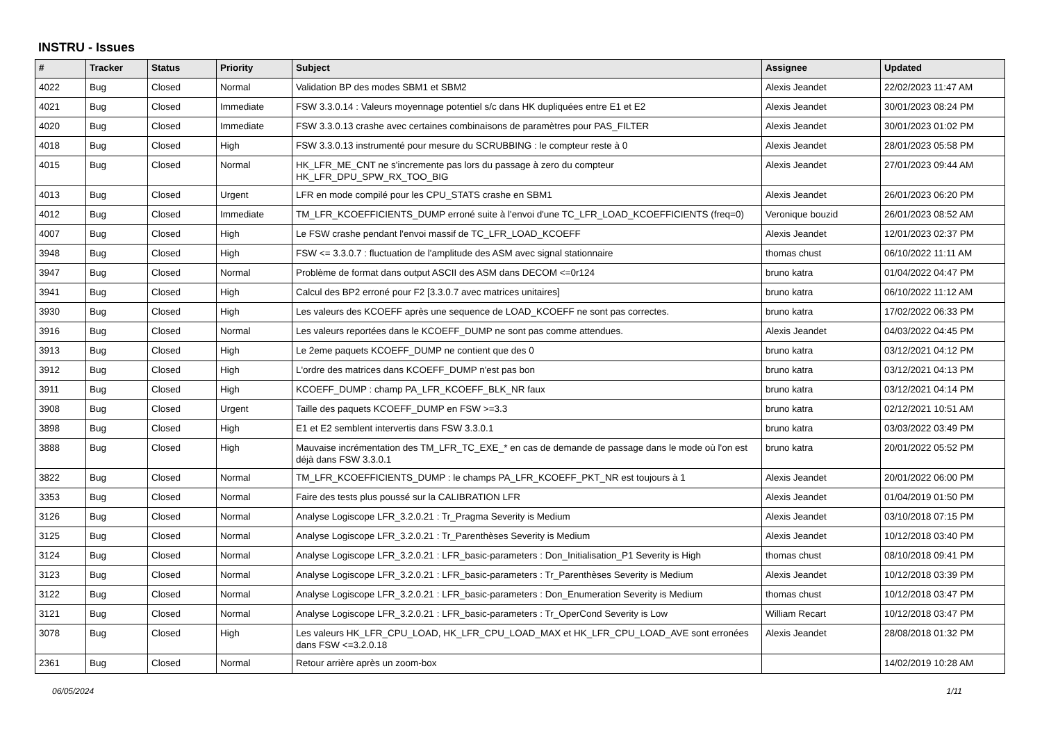INSTRU - Issues
| # | Tracker | Status | Priority | Subject | Assignee | Updated |
| --- | --- | --- | --- | --- | --- | --- |
| 4022 | Bug | Closed | Normal | Validation BP des modes SBM1 et SBM2 | Alexis Jeandet | 22/02/2023 11:47 AM |
| 4021 | Bug | Closed | Immediate | FSW 3.3.0.14 : Valeurs moyennage potentiel s/c dans HK dupliquées entre E1 et E2 | Alexis Jeandet | 30/01/2023 08:24 PM |
| 4020 | Bug | Closed | Immediate | FSW 3.3.0.13 crashe avec certaines combinaisons de paramètres pour PAS_FILTER | Alexis Jeandet | 30/01/2023 01:02 PM |
| 4018 | Bug | Closed | High | FSW 3.3.0.13 instrumenté pour mesure du SCRUBBING : le compteur reste à 0 | Alexis Jeandet | 28/01/2023 05:58 PM |
| 4015 | Bug | Closed | Normal | HK_LFR_ME_CNT ne s'incremente pas lors du passage à zero du compteur HK_LFR_DPU_SPW_RX_TOO_BIG | Alexis Jeandet | 27/01/2023 09:44 AM |
| 4013 | Bug | Closed | Urgent | LFR en mode compilé pour les CPU_STATS crashe en SBM1 | Alexis Jeandet | 26/01/2023 06:20 PM |
| 4012 | Bug | Closed | Immediate | TM_LFR_KCOEFFICIENTS_DUMP erroné suite à l'envoi d'une TC_LFR_LOAD_KCOEFFICIENTS (freq=0) | Veronique bouzid | 26/01/2023 08:52 AM |
| 4007 | Bug | Closed | High | Le FSW crashe pendant l'envoi massif de TC_LFR_LOAD_KCOEFF | Alexis Jeandet | 12/01/2023 02:37 PM |
| 3948 | Bug | Closed | High | FSW <= 3.3.0.7 : fluctuation de l'amplitude des ASM avec signal stationnaire | thomas chust | 06/10/2022 11:11 AM |
| 3947 | Bug | Closed | Normal | Problème de format dans output ASCII des ASM dans DECOM <=0r124 | bruno katra | 01/04/2022 04:47 PM |
| 3941 | Bug | Closed | High | Calcul des BP2 erroné pour F2 [3.3.0.7 avec matrices unitaires] | bruno katra | 06/10/2022 11:12 AM |
| 3930 | Bug | Closed | High | Les valeurs des KCOEFF après une sequence de LOAD_KCOEFF ne sont pas correctes. | bruno katra | 17/02/2022 06:33 PM |
| 3916 | Bug | Closed | Normal | Les valeurs reportées dans le KCOEFF_DUMP ne sont pas comme attendues. | Alexis Jeandet | 04/03/2022 04:45 PM |
| 3913 | Bug | Closed | High | Le 2eme paquets KCOEFF_DUMP ne contient que des 0 | bruno katra | 03/12/2021 04:12 PM |
| 3912 | Bug | Closed | High | L'ordre des matrices dans KCOEFF_DUMP n'est pas bon | bruno katra | 03/12/2021 04:13 PM |
| 3911 | Bug | Closed | High | KCOEFF_DUMP : champ PA_LFR_KCOEFF_BLK_NR faux | bruno katra | 03/12/2021 04:14 PM |
| 3908 | Bug | Closed | Urgent | Taille des paquets KCOEFF_DUMP en FSW >=3.3 | bruno katra | 02/12/2021 10:51 AM |
| 3898 | Bug | Closed | High | E1 et E2 semblent intervertis dans FSW 3.3.0.1 | bruno katra | 03/03/2022 03:49 PM |
| 3888 | Bug | Closed | High | Mauvaise incrémentation des TM_LFR_TC_EXE_* en cas de demande de passage dans le mode où l'on est déjà dans FSW 3.3.0.1 | bruno katra | 20/01/2022 05:52 PM |
| 3822 | Bug | Closed | Normal | TM_LFR_KCOEFFICIENTS_DUMP : le champs PA_LFR_KCOEFF_PKT_NR est toujours à 1 | Alexis Jeandet | 20/01/2022 06:00 PM |
| 3353 | Bug | Closed | Normal | Faire des tests plus poussé sur la CALIBRATION LFR | Alexis Jeandet | 01/04/2019 01:50 PM |
| 3126 | Bug | Closed | Normal | Analyse Logiscope LFR_3.2.0.21 : Tr_Pragma Severity is Medium | Alexis Jeandet | 03/10/2018 07:15 PM |
| 3125 | Bug | Closed | Normal | Analyse Logiscope LFR_3.2.0.21 : Tr_Parenthèses Severity is Medium | Alexis Jeandet | 10/12/2018 03:40 PM |
| 3124 | Bug | Closed | Normal | Analyse Logiscope LFR_3.2.0.21 : LFR_basic-parameters : Don_Initialisation_P1 Severity is High | thomas chust | 08/10/2018 09:41 PM |
| 3123 | Bug | Closed | Normal | Analyse Logiscope LFR_3.2.0.21 : LFR_basic-parameters : Tr_Parenthèses Severity is Medium | Alexis Jeandet | 10/12/2018 03:39 PM |
| 3122 | Bug | Closed | Normal | Analyse Logiscope LFR_3.2.0.21 : LFR_basic-parameters : Don_Enumeration Severity is Medium | thomas chust | 10/12/2018 03:47 PM |
| 3121 | Bug | Closed | Normal | Analyse Logiscope LFR_3.2.0.21 : LFR_basic-parameters : Tr_OperCond Severity is Low | William Recart | 10/12/2018 03:47 PM |
| 3078 | Bug | Closed | High | Les valeurs HK_LFR_CPU_LOAD, HK_LFR_CPU_LOAD_MAX et HK_LFR_CPU_LOAD_AVE sont erronées dans FSW <=3.2.0.18 | Alexis Jeandet | 28/08/2018 01:32 PM |
| 2361 | Bug | Closed | Normal | Retour arrière après un zoom-box | | 14/02/2019 10:28 AM |
06/05/2024 1/11